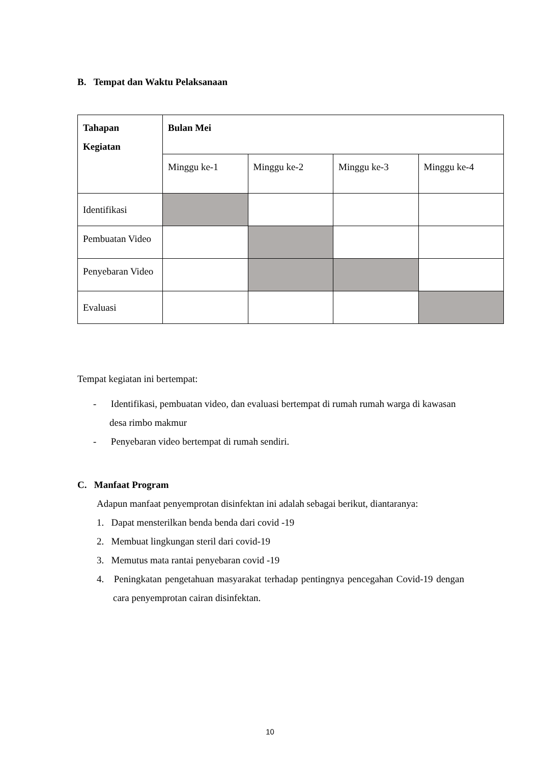B. Tempat dan Waktu Pelaksanaan
| Tahapan Kegiatan | Bulan Mei | | | |
| --- | --- | --- | --- | --- |
| | Minggu ke-1 | Minggu ke-2 | Minggu ke-3 | Minggu ke-4 |
| Identifikasi | | | | |
| Pembuatan Video | | | | |
| Penyebaran Video | | | | |
| Evaluasi | | | | |
Tempat kegiatan ini bertempat:
- Identifikasi, pembuatan video, dan evaluasi bertempat di rumah rumah warga di kawasan desa rimbo makmur
- Penyebaran video bertempat di rumah sendiri.
C. Manfaat Program
Adapun manfaat penyemprotan disinfektan ini adalah sebagai berikut, diantaranya:
1. Dapat mensterilkan benda benda dari covid -19
2. Membuat lingkungan steril dari covid-19
3. Memutus mata rantai penyebaran covid -19
4. Peningkatan pengetahuan masyarakat terhadap pentingnya pencegahan Covid-19 dengan cara penyemprotan cairan disinfektan.
10